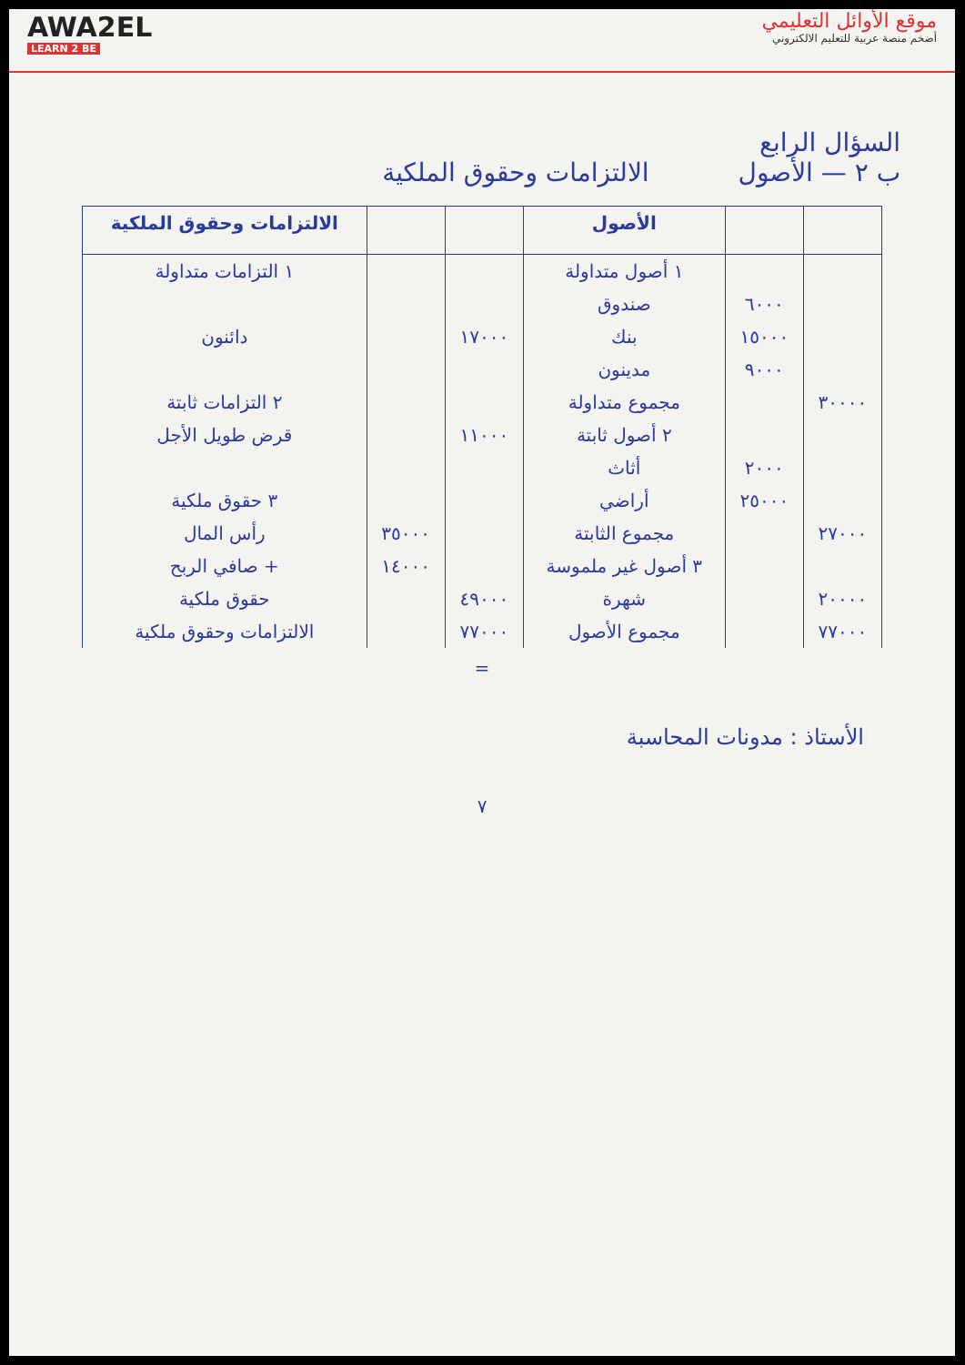AWA2EL
LEARN 2 BE
موقع الأوائل التعليمي
أضخم منصة عربية للتعليم الالكتروني
السؤال الرابع
ب ٢ — الأصول الالتزامات وحقوق الملكية
| | | الأصول | | | الالتزامات وحقوق الملكية |
| --- | --- | --- | --- | --- | --- |
| | | ١ أصول متداولة | | | ١ التزامات متداولة |
| | ٦٠٠٠ | صندوق | | | |
| | ١٥٠٠٠ | بنك | ١٧٠٠٠ | | دائنون |
| | ٩٠٠٠ | مدينون | | | |
| ٣٠٠٠٠ | | مجموع متداولة | | | ٢ التزامات ثابتة |
| | | ٢ أصول ثابتة | ١١٠٠٠ | | قرض طويل الأجل |
| | ٢٠٠٠ | أثاث | | | |
| | ٢٥٠٠٠ | أراضي | | | ٣ حقوق ملكية |
| ٢٧٠٠٠ | | مجموع الثابتة | | ٣٥٠٠٠ | رأس المال |
| | | ٣ أصول غير ملموسة | | ١٤٠٠٠ | + صافي الربح |
| ٢٠٠٠٠ | | شهرة | ٤٩٠٠٠ | | حقوق ملكية |
| ٧٧٠٠٠ | | مجموع الأصول | ٧٧٠٠٠ | | الالتزامات وحقوق ملكية |
=
الأستاذ : مدونات المحاسبة
٧